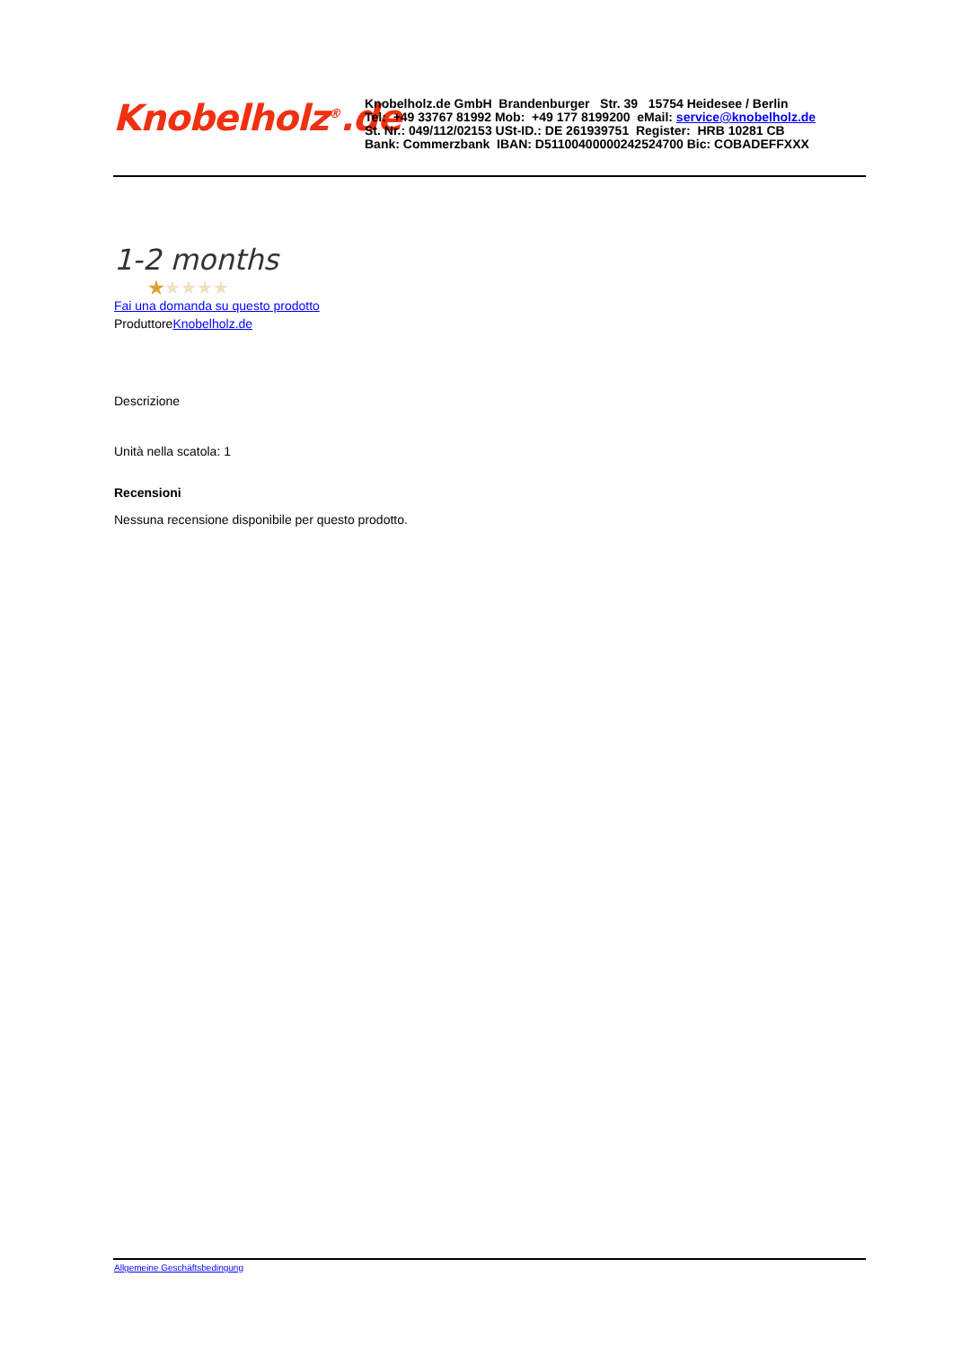Knobelholz<sup>®</sup>.de
Knobelholz.de GmbH Brandenburger Str. 39 15754 Heidesee / Berlin
Tel: +49 33767 81992 Mob: +49 177 8199200 eMail: service@knobelholz.de
St. Nr.: 049/112/02153 USt-ID.: DE 261939751 Register: HRB 10281 CB
Bank: Commerzbank IBAN: D51100400000242524700 Bic: COBADEFFXXX
1-2 months
★★★★★
Fai una domanda su questo prodotto
ProduttoreKnobelholz.de
Descrizione
Unità nella scatola: 1
Recensioni
Nessuna recensione disponibile per questo prodotto.
Allgemeine Geschäftsbedingung